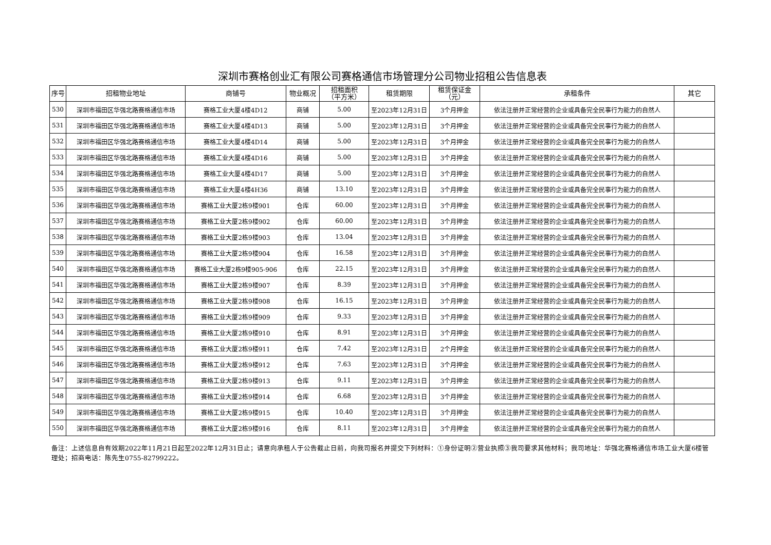深圳市赛格创业汇有限公司赛格通信市场管理分公司物业招租公告信息表
| 序号 | 招租物业地址 | 商铺号 | 物业概况 | 招租面积 （平方米） | 租赁期限 | 租赁保证金 （元） | 承租条件 | 其它 |
| --- | --- | --- | --- | --- | --- | --- | --- | --- |
| 530 | 深圳市福田区华强北路赛格通信市场 | 赛格工业大厦4楼4D12 | 商铺 | 5.00 | 至2023年12月31日 | 3个月押金 | 依法注册并正常经营的企业或具备完全民事行为能力的自然人 | |
| 531 | 深圳市福田区华强北路赛格通信市场 | 赛格工业大厦4楼4D13 | 商铺 | 5.00 | 至2023年12月31日 | 3个月押金 | 依法注册并正常经营的企业或具备完全民事行为能力的自然人 | |
| 532 | 深圳市福田区华强北路赛格通信市场 | 赛格工业大厦4楼4D14 | 商铺 | 5.00 | 至2023年12月31日 | 3个月押金 | 依法注册并正常经营的企业或具备完全民事行为能力的自然人 | |
| 533 | 深圳市福田区华强北路赛格通信市场 | 赛格工业大厦4楼4D16 | 商铺 | 5.00 | 至2023年12月31日 | 3个月押金 | 依法注册并正常经营的企业或具备完全民事行为能力的自然人 | |
| 534 | 深圳市福田区华强北路赛格通信市场 | 赛格工业大厦4楼4D17 | 商铺 | 5.00 | 至2023年12月31日 | 3个月押金 | 依法注册并正常经营的企业或具备完全民事行为能力的自然人 | |
| 535 | 深圳市福田区华强北路赛格通信市场 | 赛格工业大厦4楼4H36 | 商铺 | 13.10 | 至2023年12月31日 | 3个月押金 | 依法注册并正常经营的企业或具备完全民事行为能力的自然人 | |
| 536 | 深圳市福田区华强北路赛格通信市场 | 赛格工业大厦2栋9楼901 | 仓库 | 60.00 | 至2023年12月31日 | 3个月押金 | 依法注册并正常经营的企业或具备完全民事行为能力的自然人 | |
| 537 | 深圳市福田区华强北路赛格通信市场 | 赛格工业大厦2栋9楼902 | 仓库 | 60.00 | 至2023年12月31日 | 3个月押金 | 依法注册并正常经营的企业或具备完全民事行为能力的自然人 | |
| 538 | 深圳市福田区华强北路赛格通信市场 | 赛格工业大厦2栋9楼903 | 仓库 | 13.04 | 至2023年12月31日 | 3个月押金 | 依法注册并正常经营的企业或具备完全民事行为能力的自然人 | |
| 539 | 深圳市福田区华强北路赛格通信市场 | 赛格工业大厦2栋9楼904 | 仓库 | 16.58 | 至2023年12月31日 | 3个月押金 | 依法注册并正常经营的企业或具备完全民事行为能力的自然人 | |
| 540 | 深圳市福田区华强北路赛格通信市场 | 赛格工业大厦2栋9楼905-906 | 仓库 | 22.15 | 至2023年12月31日 | 3个月押金 | 依法注册并正常经营的企业或具备完全民事行为能力的自然人 | |
| 541 | 深圳市福田区华强北路赛格通信市场 | 赛格工业大厦2栋9楼907 | 仓库 | 8.39 | 至2023年12月31日 | 3个月押金 | 依法注册并正常经营的企业或具备完全民事行为能力的自然人 | |
| 542 | 深圳市福田区华强北路赛格通信市场 | 赛格工业大厦2栋9楼908 | 仓库 | 16.15 | 至2023年12月31日 | 3个月押金 | 依法注册并正常经营的企业或具备完全民事行为能力的自然人 | |
| 543 | 深圳市福田区华强北路赛格通信市场 | 赛格工业大厦2栋9楼909 | 仓库 | 9.33 | 至2023年12月31日 | 3个月押金 | 依法注册并正常经营的企业或具备完全民事行为能力的自然人 | |
| 544 | 深圳市福田区华强北路赛格通信市场 | 赛格工业大厦2栋9楼910 | 仓库 | 8.91 | 至2023年12月31日 | 3个月押金 | 依法注册并正常经营的企业或具备完全民事行为能力的自然人 | |
| 545 | 深圳市福田区华强北路赛格通信市场 | 赛格工业大厦2栋9楼911 | 仓库 | 7.42 | 至2023年12月31日 | 2个月押金 | 依法注册并正常经营的企业或具备完全民事行为能力的自然人 | |
| 546 | 深圳市福田区华强北路赛格通信市场 | 赛格工业大厦2栋9楼912 | 仓库 | 7.63 | 至2023年12月31日 | 3个月押金 | 依法注册并正常经营的企业或具备完全民事行为能力的自然人 | |
| 547 | 深圳市福田区华强北路赛格通信市场 | 赛格工业大厦2栋9楼913 | 仓库 | 9.11 | 至2023年12月31日 | 3个月押金 | 依法注册并正常经营的企业或具备完全民事行为能力的自然人 | |
| 548 | 深圳市福田区华强北路赛格通信市场 | 赛格工业大厦2栋9楼914 | 仓库 | 6.68 | 至2023年12月31日 | 3个月押金 | 依法注册并正常经营的企业或具备完全民事行为能力的自然人 | |
| 549 | 深圳市福田区华强北路赛格通信市场 | 赛格工业大厦2栋9楼915 | 仓库 | 10.40 | 至2023年12月31日 | 3个月押金 | 依法注册并正常经营的企业或具备完全民事行为能力的自然人 | |
| 550 | 深圳市福田区华强北路赛格通信市场 | 赛格工业大厦2栋9楼916 | 仓库 | 8.11 | 至2023年12月31日 | 3个月押金 | 依法注册并正常经营的企业或具备完全民事行为能力的自然人 | |
备注：上述信息自有效期2022年11月21日起至2022年12月31日止；请意向承租人于公告截止日前，向我司报名并提交下列材料：①身份证明②营业执照③我司要求其他材料；我司地址：华强北赛格通信市场工业大厦6楼管理处；招商电话：陈先生0755-82799222。